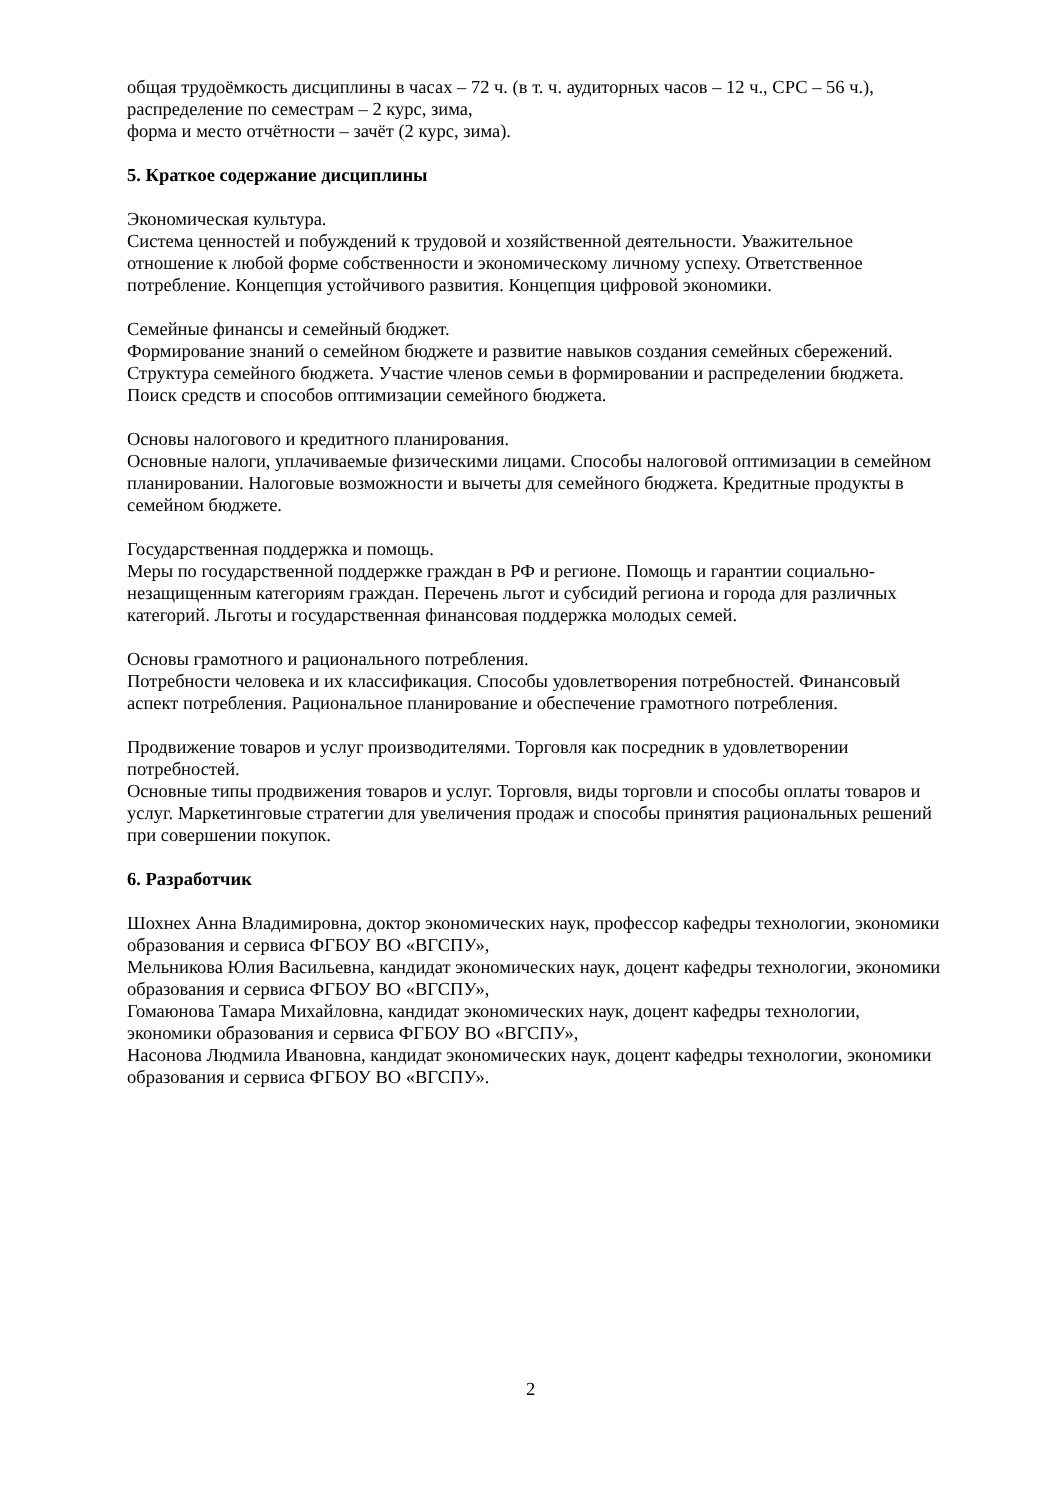общая трудоёмкость дисциплины в часах – 72 ч. (в т. ч. аудиторных часов – 12 ч., СРС – 56 ч.),
распределение по семестрам – 2 курс, зима,
форма и место отчётности – зачёт (2 курс, зима).
5. Краткое содержание дисциплины
Экономическая культура.
Система ценностей и побуждений к трудовой и хозяйственной деятельности. Уважительное отношение к любой форме собственности и экономическому личному успеху. Ответственное потребление. Концепция устойчивого развития. Концепция цифровой экономики.
Семейные финансы и семейный бюджет.
Формирование знаний о семейном бюджете и развитие навыков создания семейных сбережений. Структура семейного бюджета. Участие членов семьи в формировании и распределении бюджета. Поиск средств и способов оптимизации семейного бюджета.
Основы налогового и кредитного планирования.
Основные налоги, уплачиваемые физическими лицами. Способы налоговой оптимизации в семейном планировании. Налоговые возможности и вычеты для семейного бюджета. Кредитные продукты в семейном бюджете.
Государственная поддержка и помощь.
Меры по государственной поддержке граждан в РФ и регионе. Помощь и гарантии социально-незащищенным категориям граждан. Перечень льгот и субсидий региона и города для различных категорий. Льготы и государственная финансовая поддержка молодых семей.
Основы грамотного и рационального потребления.
Потребности человека и их классификация. Способы удовлетворения потребностей. Финансовый аспект потребления. Рациональное планирование и обеспечение грамотного потребления.
Продвижение товаров и услуг производителями. Торговля как посредник в удовлетворении потребностей.
Основные типы продвижения товаров и услуг. Торговля, виды торговли и способы оплаты товаров и услуг. Маркетинговые стратегии для увеличения продаж и способы принятия рациональных решений при совершении покупок.
6. Разработчик
Шохнех Анна Владимировна, доктор экономических наук, профессор кафедры технологии, экономики образования и сервиса ФГБОУ ВО «ВГСПУ»,
Мельникова Юлия Васильевна, кандидат экономических наук, доцент кафедры технологии, экономики образования и сервиса ФГБОУ ВО «ВГСПУ»,
Гомаюнова Тамара Михайловна, кандидат экономических наук, доцент кафедры технологии, экономики образования и сервиса ФГБОУ ВО «ВГСПУ»,
Насонова Людмила Ивановна, кандидат экономических наук, доцент кафедры технологии, экономики образования и сервиса ФГБОУ ВО «ВГСПУ».
2